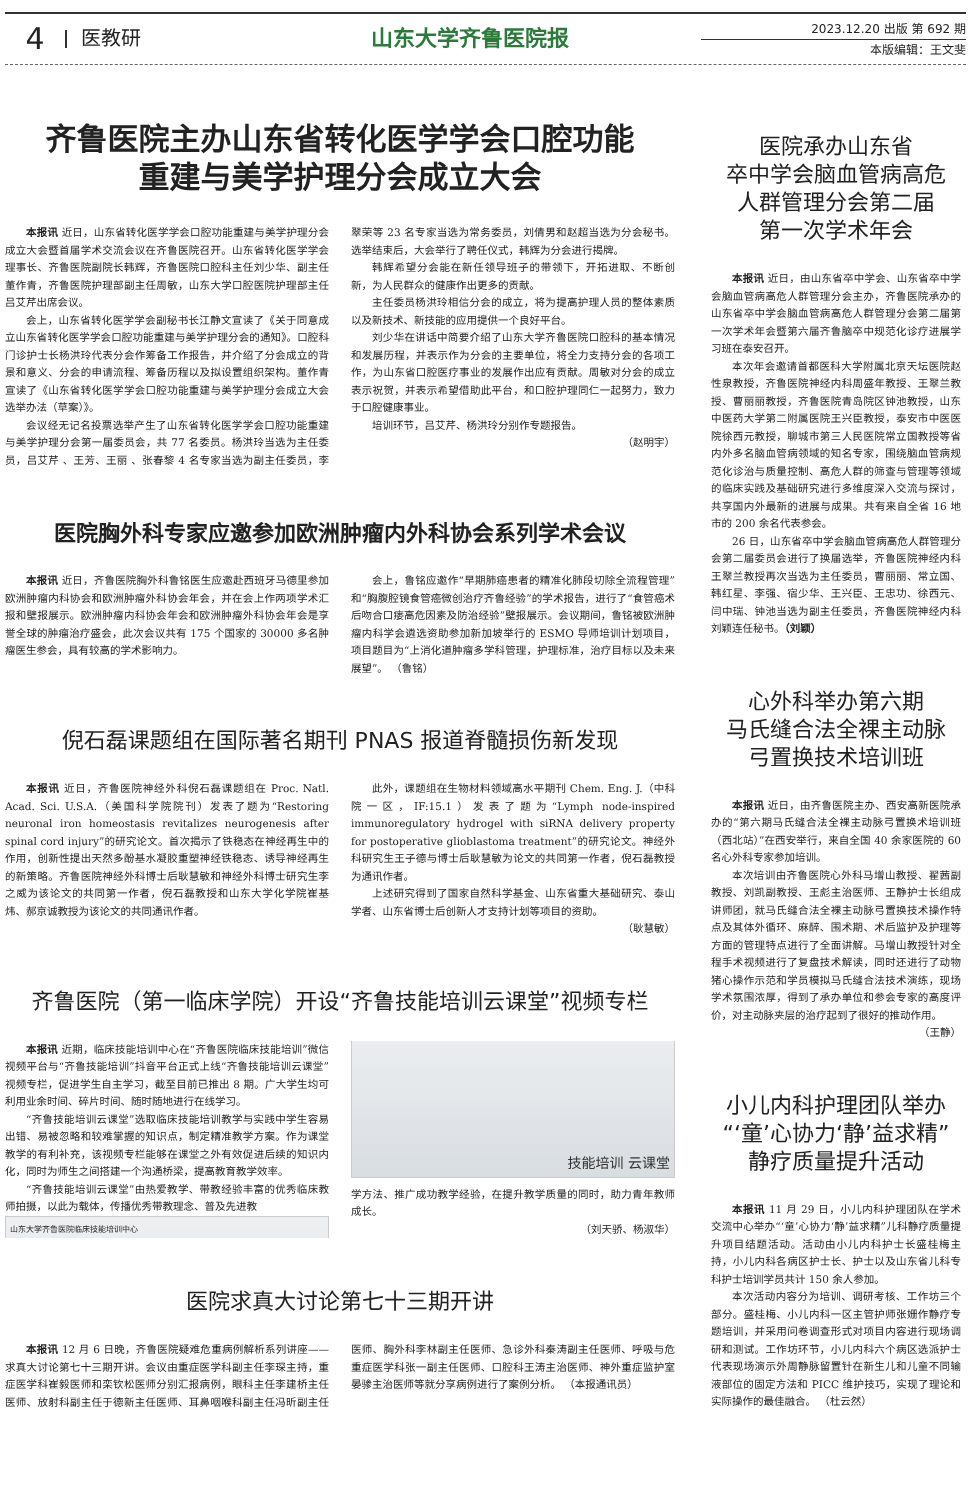4
医教研 山东大学齐鲁医院报
2023.12.20 出版 第 692 期
本版编辑：王文斐
齐鲁医院主办山东省转化医学学会口腔功能
重建与美学护理分会成立大会
本报讯 近日，山东省转化医学学会口腔功能重建与美学护理分会成立大会暨首届学术交流会议在齐鲁医院召开。山东省转化医学学会理事长、齐鲁医院副院长韩辉，齐鲁医院口腔科主任刘少华、副主任董作青，齐鲁医院护理部副主任周敏，山东大学口腔医院护理部主任吕艾芹出席会议。
会上，山东省转化医学学会副秘书长江静文宣读了《关于同意成立山东省转化医学学会口腔功能重建与美学护理分会的通知》。口腔科门诊护士长杨洪玲代表分会作筹备工作报告，并介绍了分会成立的背景和意义、分会的申请流程、筹备历程以及拟设置组织架构。董作青宣读了《山东省转化医学学会口腔功能重建与美学护理分会成立大会选举办法（草案）》。
会议经无记名投票选举产生了山东省转化医学学会口腔功能重建与美学护理分会第一届委员会，共 77 名委员。杨洪玲当选为主任委员，吕艾芹 、王芳、王丽 、张春黎 4 名专家当选为副主任委员，李翠荣等 23 名专家当选为常务委员，刘倩男和赵超当选为分会秘书。选举结束后，大会举行了聘任仪式，韩辉为分会进行揭牌。
韩辉希望分会能在新任领导班子的带领下，开拓进取、不断创新，为人民群众的健康作出更多的贡献。
主任委员杨洪玲相信分会的成立，将为提高护理人员的整体素质以及新技术、新技能的应用提供一个良好平台。
刘少华在讲话中简要介绍了山东大学齐鲁医院口腔科的基本情况和发展历程，并表示作为分会的主要单位，将全力支持分会的各项工作，为山东省口腔医疗事业的发展作出应有贡献。周敏对分会的成立表示祝贺，并表示希望借助此平台，和口腔护理同仁一起努力，致力于口腔健康事业。
培训环节，吕艾芹、杨洪玲分别作专题报告。
（赵明宇）
医院胸外科专家应邀参加欧洲肿瘤内外科协会系列学术会议
本报讯 近日，齐鲁医院胸外科鲁铭医生应邀赴西班牙马德里参加欧洲肿瘤内科协会和欧洲肿瘤外科协会年会，并在会上作两项学术汇报和壁报展示。欧洲肿瘤内科协会年会和欧洲肿瘤外科协会年会是享誉全球的肿瘤治疗盛会，此次会议共有 175 个国家的 30000 多名肿瘤医生参会，具有较高的学术影响力。
会上，鲁铭应邀作“早期肺癌患者的精准化肺段切除全流程管理”和“胸腹腔镜食管癌微创治疗齐鲁经验”的学术报告，进行了“食管癌术后吻合口瘘高危因素及防治经验”壁报展示。会议期间，鲁铭被欧洲肿瘤内科学会遴选资助参加新加坡举行的 ESMO 导师培训计划项目，项目题目为“上消化道肿瘤多学科管理，护理标准，治疗目标以及未来展望”。 （鲁铭）
倪石磊课题组在国际著名期刊 PNAS 报道脊髓损伤新发现
本报讯 近日，齐鲁医院神经外科倪石磊课题组在 Proc. Natl. Acad. Sci. U.S.A.（美国科学院院刊）发表了题为“Restoring neuronal iron homeostasis revitalizes neurogenesis after spinal cord injury”的研究论文。首次揭示了铁稳态在神经再生中的作用，创新性提出天然多酚基水凝胶重塑神经铁稳态、诱导神经再生的新策略。齐鲁医院神经外科博士后耿慧敏和神经外科博士研究生李之威为该论文的共同第一作者，倪石磊教授和山东大学化学院崔基炜、郝京诚教授为该论文的共同通讯作者。
此外，课题组在生物材料领域高水平期刊 Chem. Eng. J.（中科院一区，IF:15.1）发表了题为“Lymph node-inspired immunoregulatory hydrogel with siRNA delivery property for postoperative glioblastoma treatment”的研究论文。神经外科研究生王子德与博士后耿慧敏为论文的共同第一作者，倪石磊教授为通讯作者。
上述研究得到了国家自然科学基金、山东省重大基础研究、泰山学者、山东省博士后创新人才支持计划等项目的资助。
（耿慧敏）
齐鲁医院（第一临床学院）开设“齐鲁技能培训云课堂”视频专栏
本报讯 近期，临床技能培训中心在“齐鲁医院临床技能培训”微信视频平台与“齐鲁技能培训”抖音平台正式上线“齐鲁技能培训云课堂”视频专栏，促进学生自主学习，截至目前已推出 8 期。广大学生均可利用业余时间、碎片时间、随时随地进行在线学习。
“齐鲁技能培训云课堂”选取临床技能培训教学与实践中学生容易出错、易被忽略和较难掌握的知识点，制定精准教学方案。作为课堂教学的有利补充，该视频专栏能够在课堂之外有效促进后续的知识内化，同时为师生之间搭建一个沟通桥梁，提高教育教学效率。
“齐鲁技能培训云课堂”由热爱教学、带教经验丰富的优秀临床教师拍摄，以此为载体，传播优秀带教理念、普及先进教
山东大学齐鲁医院临床技能培训中心
技能培训 云课堂
学方法、推广成功教学经验，在提升教学质量的同时，助力青年教师成长。
（刘天骄、杨淑华）
医院求真大讨论第七十三期开讲
本报讯 12 月 6 日晚，齐鲁医院疑难危重病例解析系列讲座——求真大讨论第七十三期开讲。会议由重症医学科副主任李琛主持，重症医学科崔毅医师和栾钦松医师分别汇报病例，眼科主任李建桥主任医师、放射科副主任于德新主任医师、耳鼻咽喉科副主任冯昕副主任医师、胸外科李林副主任医师、急诊外科秦涛副主任医师、呼吸与危重症医学科张一副主任医师、口腔科王涛主治医师、神外重症监护室晏骖主治医师等就分享病例进行了案例分析。 （本报通讯员）
医院承办山东省
卒中学会脑血管病高危
人群管理分会第二届
第一次学术年会
本报讯 近日，由山东省卒中学会、山东省卒中学会脑血管病高危人群管理分会主办，齐鲁医院承办的山东省卒中学会脑血管病高危人群管理分会第二届第一次学术年会暨第六届齐鲁脑卒中规范化诊疗进展学习班在泰安召开。
本次年会邀请首都医科大学附属北京天坛医院赵性泉教授，齐鲁医院神经内科周盛年教授、王翠兰教授、曹丽丽教授，齐鲁医院青岛院区钟池教授，山东中医药大学第二附属医院王兴臣教授，泰安市中医医院徐西元教授，聊城市第三人民医院常立国教授等省内外多名脑血管病领域的知名专家，围绕脑血管病规范化诊治与质量控制、高危人群的筛查与管理等领域的临床实践及基础研究进行多维度深入交流与探讨，共享国内外最新的进展与成果。共有来自全省 16 地市的 200 余名代表参会。
26 日，山东省卒中学会脑血管病高危人群管理分会第二届委员会进行了换届选举，齐鲁医院神经内科王翠兰教授再次当选为主任委员，曹丽丽、常立国、韩红星、李强、宿少华、王兴臣、王忠功、徐西元、闫中瑞、钟池当选为副主任委员，齐鲁医院神经内科刘颖连任秘书。（刘颖）
心外科举办第六期
马氏缝合法全裸主动脉
弓置换技术培训班
本报讯 近日，由齐鲁医院主办、西安高新医院承办的“第六期马氏缝合法全裸主动脉弓置换术培训班（西北站）”在西安举行，来自全国 40 余家医院的 60 名心外科专家参加培训。
本次培训由齐鲁医院心外科马增山教授、翟茜副教授、刘凯副教授、王彪主治医师、王静护士长组成讲师团，就马氏缝合法全裸主动脉弓置换技术操作特点及其体外循环、麻醉、围术期、术后监护及护理等方面的管理特点进行了全面讲解。马增山教授针对全程手术视频进行了复盘技术解读，同时还进行了动物猪心操作示范和学员模拟马氏缝合法技术演练，现场学术氛围浓厚，得到了承办单位和参会专家的高度评价，对主动脉夹层的治疗起到了很好的推动作用。
（王静）
小儿内科护理团队举办
“‘童’心协力‘静’益求精”
静疗质量提升活动
本报讯 11 月 29 日，小儿内科护理团队在学术交流中心举办“‘童’心协力‘静’益求精”儿科静疗质量提升项目结题活动。活动由小儿内科护士长盛桂梅主持，小儿内科各病区护士长、护士以及山东省儿科专科护士培训学员共计 150 余人参加。
本次活动内容分为培训、调研考核、工作坊三个部分。盛桂梅、小儿内科一区主管护师张姗作静疗专题培训，并采用问卷调查形式对项目内容进行现场调研和测试。工作坊环节，小儿内科六个病区选派护士代表现场演示外周静脉留置针在新生儿和儿童不同输液部位的固定方法和 PICC 维护技巧，实现了理论和实际操作的最佳融合。 （杜云然）